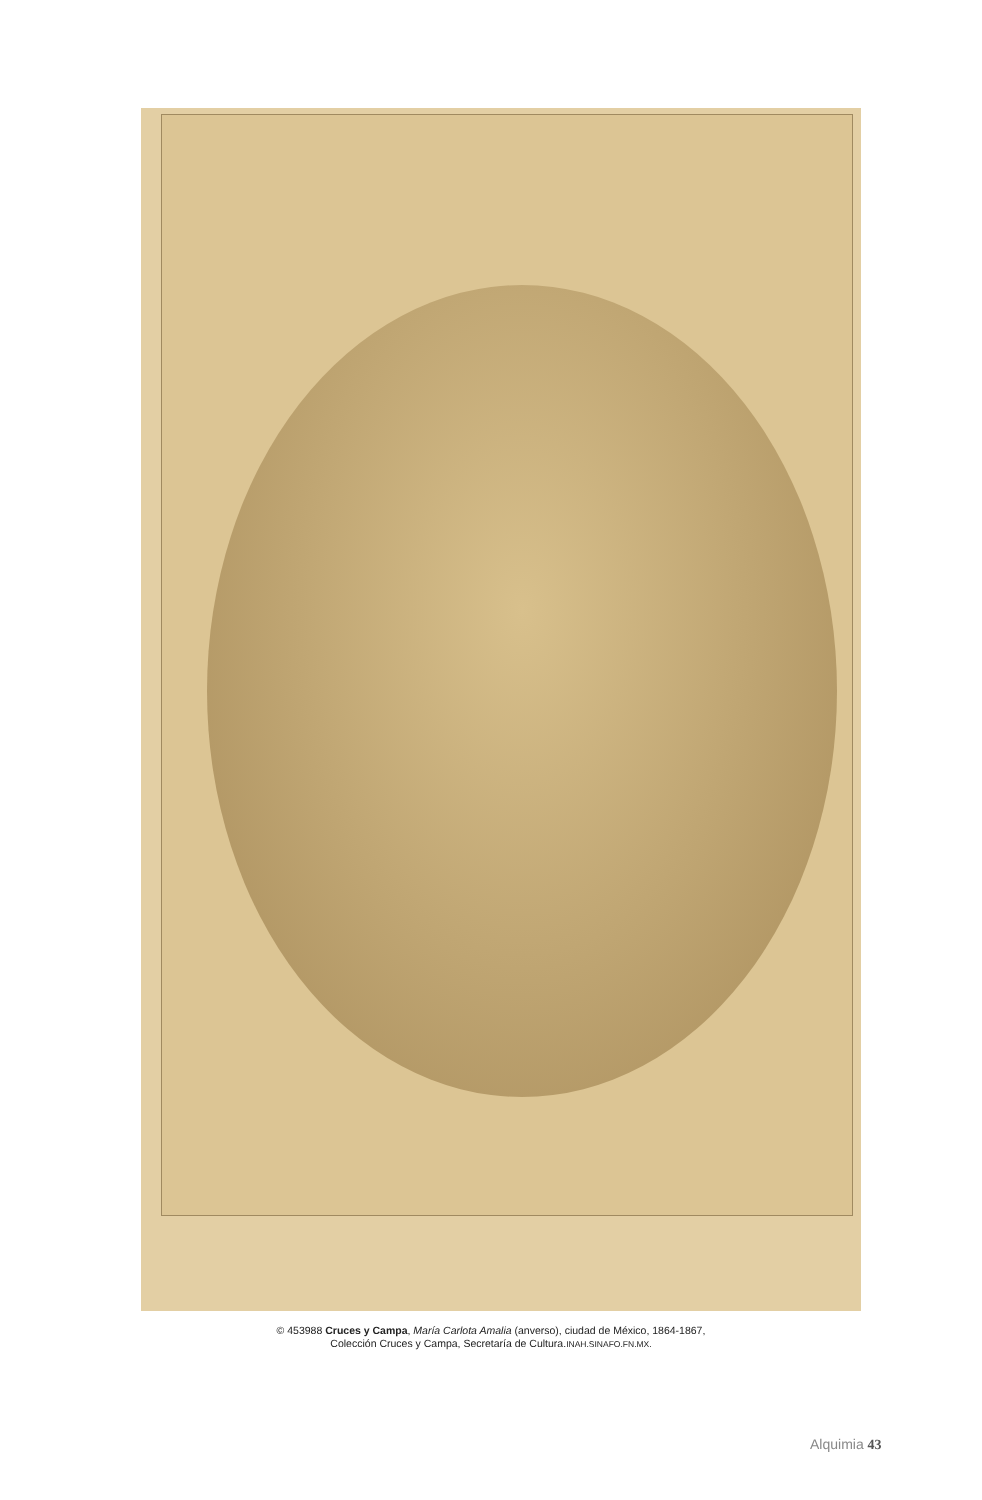© 453988 Cruces y Campa, María Carlota Amalia (anverso), ciudad de México, 1864-1867,
Colección Cruces y Campa, Secretaría de Cultura.INAH.SINAFO.FN.MX.
Alquimia 43